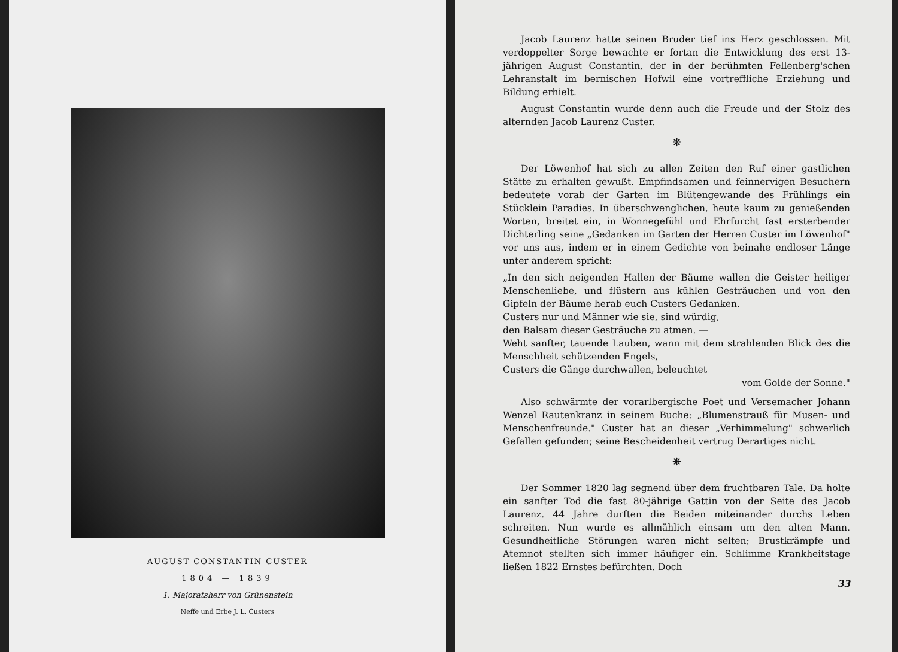AUGUST CONSTANTIN CUSTER
1804 — 1839
1. Majoratsherr von Grünenstein
Neffe und Erbe J. L. Custers
Jacob Laurenz hatte seinen Bruder tief ins Herz geschlossen. Mit verdoppelter Sorge bewachte er fortan die Entwicklung des erst 13-jährigen August Constantin, der in der berühmten Fellenberg'schen Lehranstalt im bernischen Hofwil eine vortreffliche Erziehung und Bildung erhielt.
August Constantin wurde denn auch die Freude und der Stolz des alternden Jacob Laurenz Custer.
❋
Der Löwenhof hat sich zu allen Zeiten den Ruf einer gastlichen Stätte zu erhalten gewußt. Empfindsamen und feinnervigen Besuchern bedeutete vorab der Garten im Blütengewande des Frühlings ein Stücklein Paradies. In überschwenglichen, heute kaum zu genießenden Worten, breitet ein, in Wonnegefühl und Ehrfurcht fast ersterbender Dichterling seine „Gedanken im Garten der Herren Custer im Löwenhof" vor uns aus, indem er in einem Gedichte von beinahe endloser Länge unter anderem spricht:
„In den sich neigenden Hallen der Bäume wallen die Geister heiliger Menschenliebe, und flüstern aus kühlen Gesträuchen und von den Gipfeln der Bäume herab euch Custers Gedanken.
Custers nur und Männer wie sie, sind würdig,
den Balsam dieser Gesträuche zu atmen. —
Weht sanfter, tauende Lauben, wann mit dem strahlenden Blick des die Menschheit schützenden Engels,
Custers die Gänge durchwallen, beleuchtet
vom Golde der Sonne."
Also schwärmte der vorarlbergische Poet und Versemacher Johann Wenzel Rautenkranz in seinem Buche: „Blumenstrauß für Musen- und Menschenfreunde." Custer hat an dieser „Verhimmelung" schwerlich Gefallen gefunden; seine Bescheidenheit vertrug Derartiges nicht.
❋
Der Sommer 1820 lag segnend über dem fruchtbaren Tale. Da holte ein sanfter Tod die fast 80-jährige Gattin von der Seite des Jacob Laurenz. 44 Jahre durften die Beiden miteinander durchs Leben schreiten. Nun wurde es allmählich einsam um den alten Mann. Gesundheitliche Störungen waren nicht selten; Brustkrämpfe und Atemnot stellten sich immer häufiger ein. Schlimme Krankheitstage ließen 1822 Ernstes befürchten. Doch
33